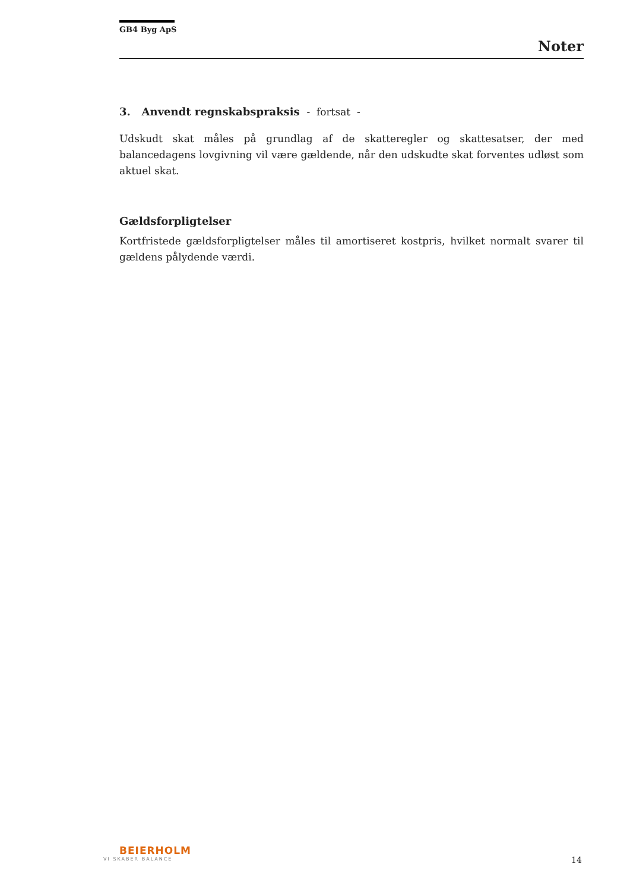GB4 Byg ApS
Noter
3. Anvendt regnskabspraksis - fortsat -
Udskudt skat måles på grundlag af de skatteregler og skattesatser, der med balancedagens lovgivning vil være gældende, når den udskudte skat forventes udløst som aktuel skat.
Gældsforpligtelser
Kortfristede gældsforpligtelser måles til amortiseret kostpris, hvilket normalt svarer til gældens pålydende værdi.
BEIERHOLM
VI SKABER BALANCE
14